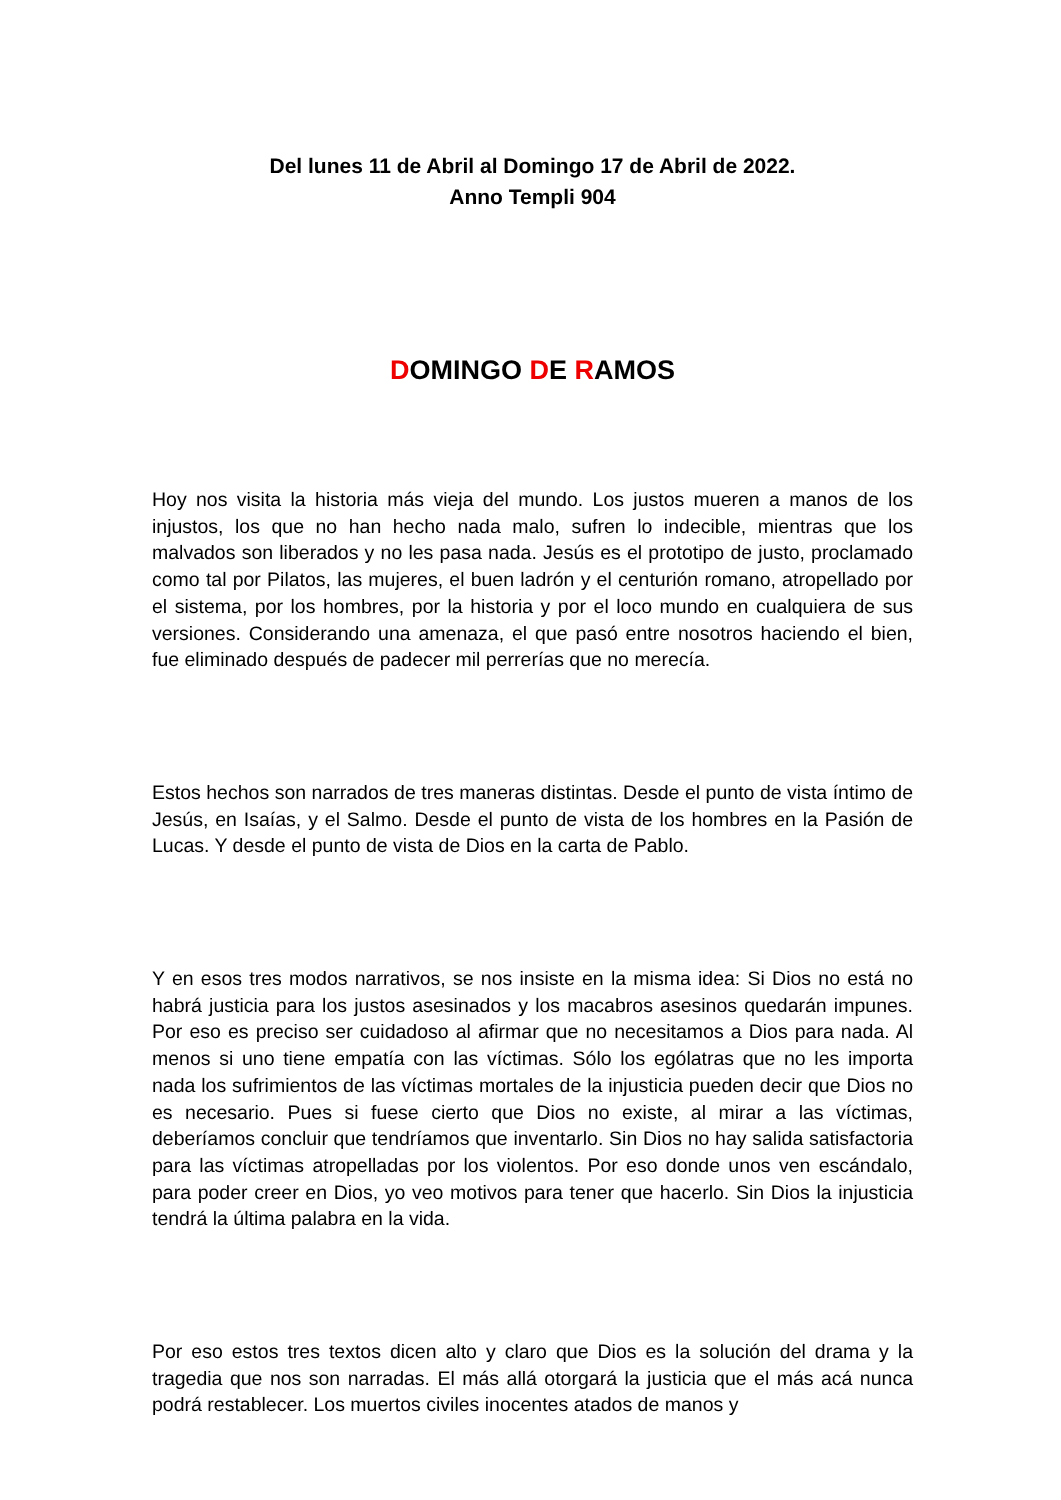Del lunes 11 de Abril al Domingo 17 de Abril de 2022.
Anno Templi 904
DOMINGO DE RAMOS
Hoy nos visita la historia más vieja del mundo. Los justos mueren a manos de los injustos, los que no han hecho nada malo, sufren lo indecible, mientras que los malvados son liberados y no les pasa nada. Jesús es el prototipo de justo, proclamado como tal por Pilatos, las mujeres, el buen ladrón y el centurión romano, atropellado por el sistema, por los hombres, por la historia y por el loco mundo en cualquiera de sus versiones. Considerando una amenaza, el que pasó entre nosotros haciendo el bien, fue eliminado después de padecer mil perrerías que no merecía.
Estos hechos son narrados de tres maneras distintas. Desde el punto de vista íntimo de Jesús, en Isaías, y el Salmo. Desde el punto de vista de los hombres en la Pasión de Lucas. Y desde el punto de vista de Dios en la carta de Pablo.
Y en esos tres modos narrativos, se nos insiste en la misma idea: Si Dios no está no habrá justicia para los justos asesinados y los macabros asesinos quedarán impunes. Por eso es preciso ser cuidadoso al afirmar que no necesitamos a Dios para nada. Al menos si uno tiene empatía con las víctimas. Sólo los ególatras que no les importa nada los sufrimientos de las víctimas mortales de la injusticia pueden decir que Dios no es necesario. Pues si fuese cierto que Dios no existe, al mirar a las víctimas, deberíamos concluir que tendríamos que inventarlo. Sin Dios no hay salida satisfactoria para las víctimas atropelladas por los violentos. Por eso donde unos ven escándalo, para poder creer en Dios, yo veo motivos para tener que hacerlo. Sin Dios la injusticia tendrá la última palabra en la vida.
Por eso estos tres textos dicen alto y claro que Dios es la solución del drama y la tragedia que nos son narradas. El más allá otorgará la justicia que el más acá nunca podrá restablecer. Los muertos civiles inocentes atados de manos y